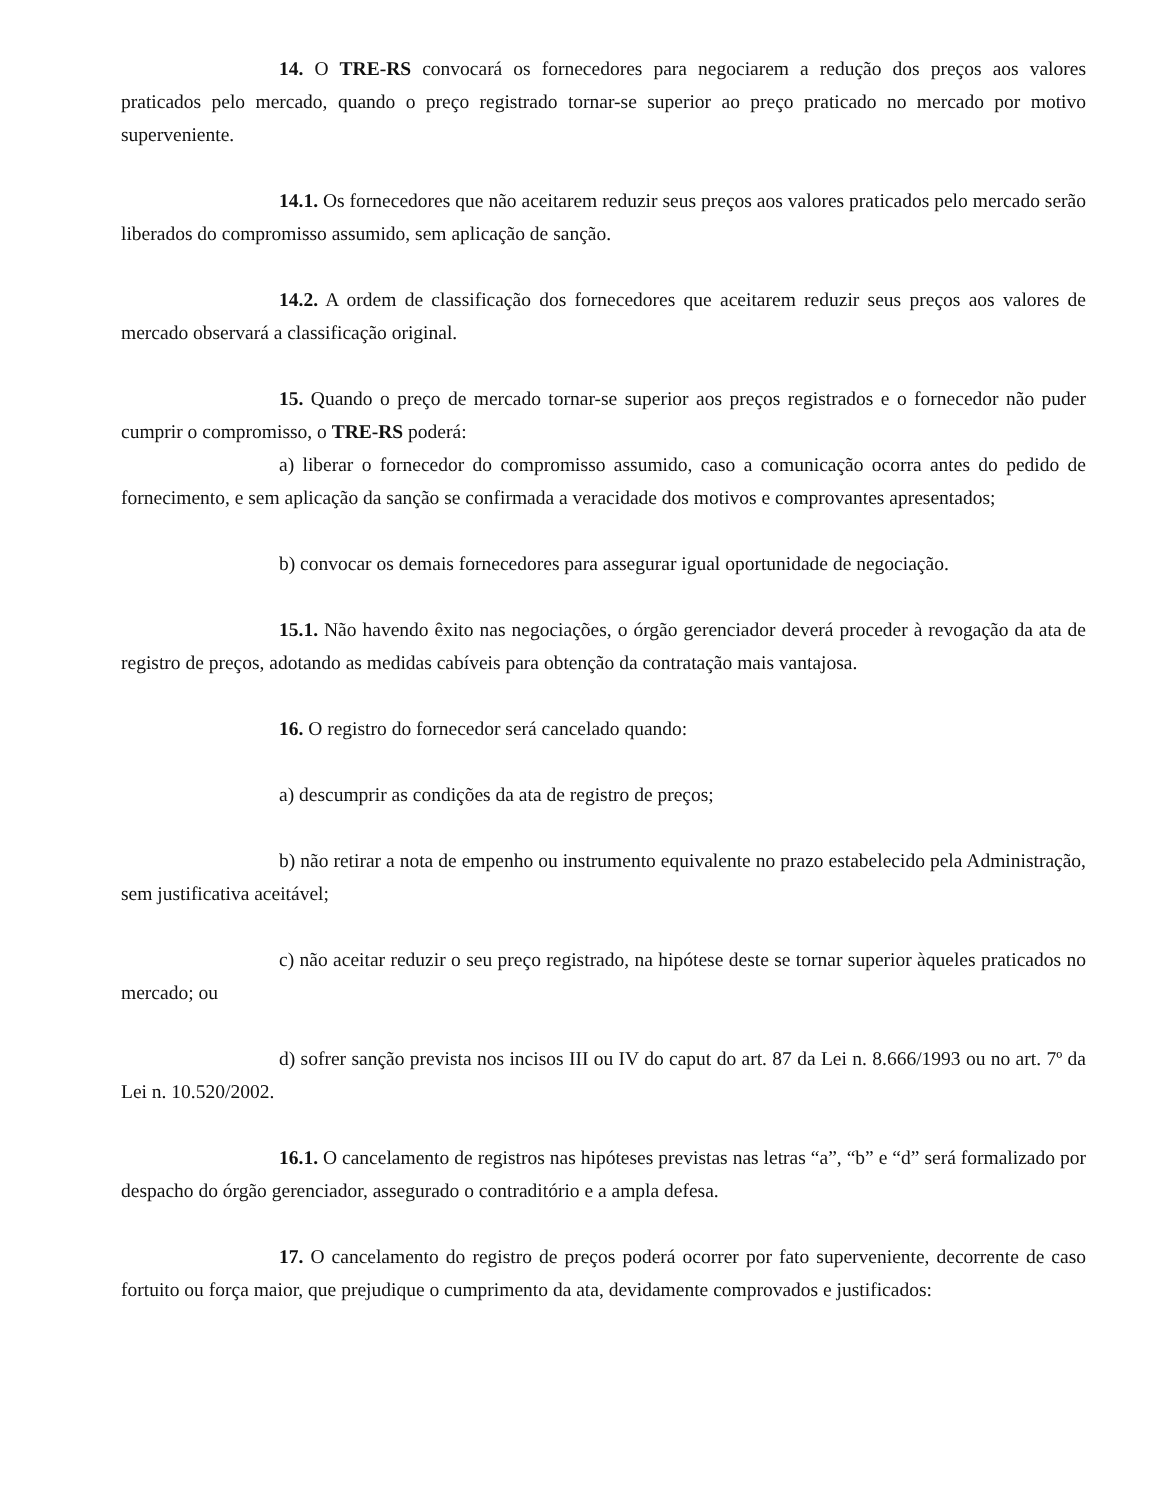14. O TRE-RS convocará os fornecedores para negociarem a redução dos preços aos valores praticados pelo mercado, quando o preço registrado tornar-se superior ao preço praticado no mercado por motivo superveniente.
14.1. Os fornecedores que não aceitarem reduzir seus preços aos valores praticados pelo mercado serão liberados do compromisso assumido, sem aplicação de sanção.
14.2. A ordem de classificação dos fornecedores que aceitarem reduzir seus preços aos valores de mercado observará a classificação original.
15. Quando o preço de mercado tornar-se superior aos preços registrados e o fornecedor não puder cumprir o compromisso, o TRE-RS poderá:
a) liberar o fornecedor do compromisso assumido, caso a comunicação ocorra antes do pedido de fornecimento, e sem aplicação da sanção se confirmada a veracidade dos motivos e comprovantes apresentados;
b) convocar os demais fornecedores para assegurar igual oportunidade de negociação.
15.1. Não havendo êxito nas negociações, o órgão gerenciador deverá proceder à revogação da ata de registro de preços, adotando as medidas cabíveis para obtenção da contratação mais vantajosa.
16. O registro do fornecedor será cancelado quando:
a) descumprir as condições da ata de registro de preços;
b) não retirar a nota de empenho ou instrumento equivalente no prazo estabelecido pela Administração, sem justificativa aceitável;
c) não aceitar reduzir o seu preço registrado, na hipótese deste se tornar superior àqueles praticados no mercado; ou
d) sofrer sanção prevista nos incisos III ou IV do caput do art. 87 da Lei n. 8.666/1993 ou no art. 7º da Lei n. 10.520/2002.
16.1. O cancelamento de registros nas hipóteses previstas nas letras “a”, “b” e “d” será formalizado por despacho do órgão gerenciador, assegurado o contraditório e a ampla defesa.
17. O cancelamento do registro de preços poderá ocorrer por fato superveniente, decorrente de caso fortuito ou força maior, que prejudique o cumprimento da ata, devidamente comprovados e justificados: